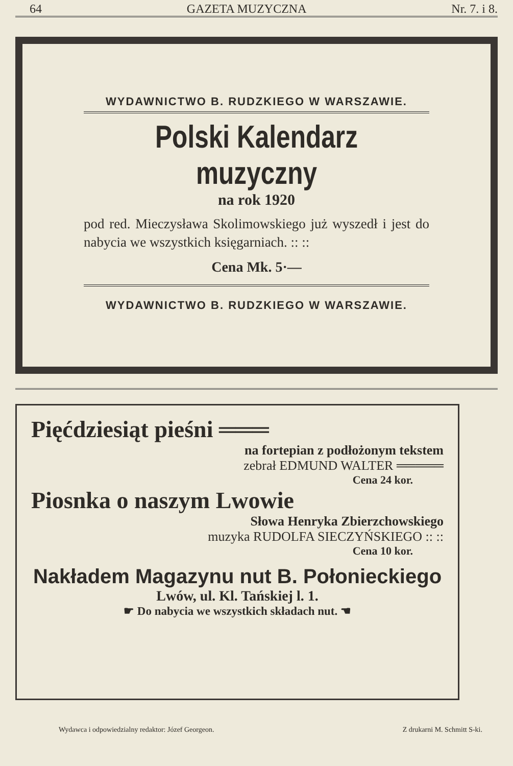64 GAZETA MUZYCZNA Nr. 7. i 8.
WYDAWNICTWO B. RUDZKIEGO W WARSZAWIE.
Polski Kalendarz muzyczny
na rok 1920
pod red. Mieczysława Skolimowskiego już wyszedł i jest do nabycia we wszystkich księgarniach. :: ::
Cena Mk. 5·—
WYDAWNICTWO B. RUDZKIEGO W WARSZAWIE.
Pięćdziesiąt pieśni ═══
na fortepian z podłożonym tekstem
zebrał EDMUND WALTER ═════
Cena 24 kor.
Piosnka o naszym Lwowie
Słowa Henryka Zbierzchowskiego
muzyka RUDOLFA SIECZYŃSKIEGO :: ::
Cena 10 kor.
Nakładem Magazynu nut B. Połonieckiego
Lwów, ul. Kl. Tańskiej l. 1.
☛ Do nabycia we wszystkich składach nut. ☚
Wydawca i odpowiedzialny redaktor: Józef Georgeon. Z drukarni M. Schmitt S-ki.